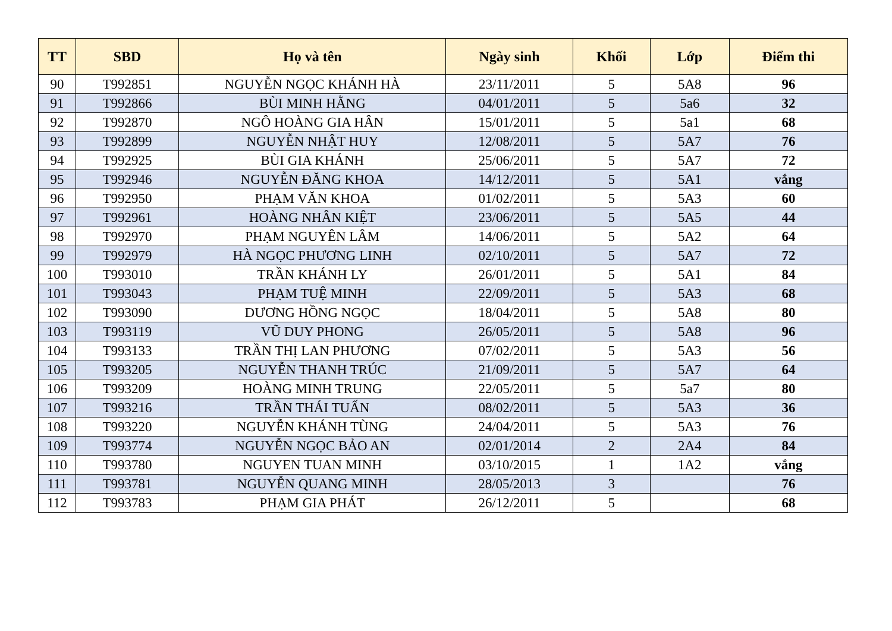| TT | SBD | Họ và tên | Ngày sinh | Khối | Lớp | Điểm thi |
| --- | --- | --- | --- | --- | --- | --- |
| 90 | T992851 | NGUYỄN NGỌC KHÁNH HÀ | 23/11/2011 | 5 | 5A8 | 96 |
| 91 | T992866 | BÙI MINH HẰNG | 04/01/2011 | 5 | 5a6 | 32 |
| 92 | T992870 | NGÔ HOÀNG GIA HÂN | 15/01/2011 | 5 | 5a1 | 68 |
| 93 | T992899 | NGUYỄN NHẬT HUY | 12/08/2011 | 5 | 5A7 | 76 |
| 94 | T992925 | BÙI GIA KHÁNH | 25/06/2011 | 5 | 5A7 | 72 |
| 95 | T992946 | NGUYỄN ĐĂNG KHOA | 14/12/2011 | 5 | 5A1 | vắng |
| 96 | T992950 | PHẠM VĂN KHOA | 01/02/2011 | 5 | 5A3 | 60 |
| 97 | T992961 | HOÀNG NHÂN KIỆT | 23/06/2011 | 5 | 5A5 | 44 |
| 98 | T992970 | PHẠM NGUYÊN LÂM | 14/06/2011 | 5 | 5A2 | 64 |
| 99 | T992979 | HÀ NGỌC PHƯƠNG LINH | 02/10/2011 | 5 | 5A7 | 72 |
| 100 | T993010 | TRẦN KHÁNH LY | 26/01/2011 | 5 | 5A1 | 84 |
| 101 | T993043 | PHẠM TUỆ MINH | 22/09/2011 | 5 | 5A3 | 68 |
| 102 | T993090 | DƯƠNG HỒNG NGỌC | 18/04/2011 | 5 | 5A8 | 80 |
| 103 | T993119 | VŨ DUY PHONG | 26/05/2011 | 5 | 5A8 | 96 |
| 104 | T993133 | TRẦN THỊ LAN PHƯƠNG | 07/02/2011 | 5 | 5A3 | 56 |
| 105 | T993205 | NGUYỄN THANH TRÚC | 21/09/2011 | 5 | 5A7 | 64 |
| 106 | T993209 | HOÀNG MINH TRUNG | 22/05/2011 | 5 | 5a7 | 80 |
| 107 | T993216 | TRẦN THÁI TUẤN | 08/02/2011 | 5 | 5A3 | 36 |
| 108 | T993220 | NGUYỄN KHÁNH TÙNG | 24/04/2011 | 5 | 5A3 | 76 |
| 109 | T993774 | NGUYỄN NGỌC BẢO AN | 02/01/2014 | 2 | 2A4 | 84 |
| 110 | T993780 | NGUYEN TUAN MINH | 03/10/2015 | 1 | 1A2 | vắng |
| 111 | T993781 | NGUYỄN QUANG MINH | 28/05/2013 | 3 | | 76 |
| 112 | T993783 | PHẠM GIA PHÁT | 26/12/2011 | 5 | | 68 |